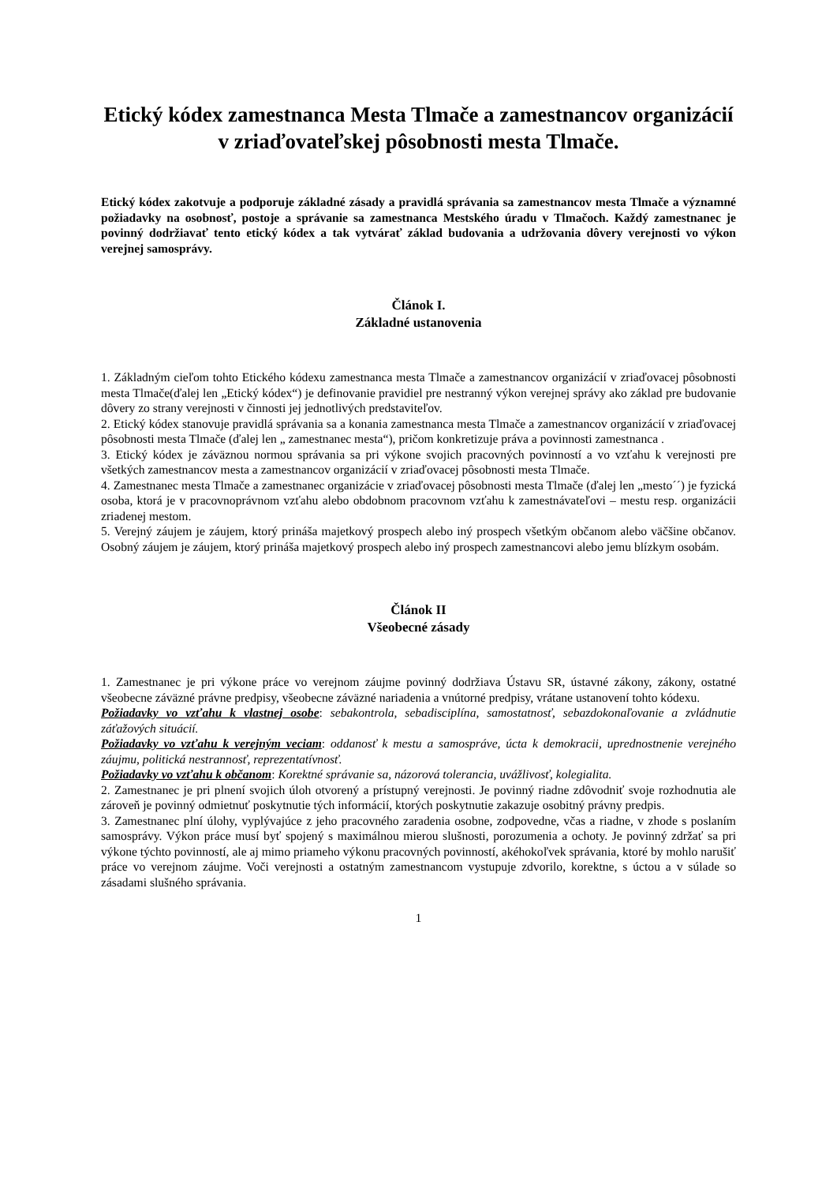Etický kódex zamestnanca Mesta Tlmače a zamestnancov organizácií v zriaďovateľskej pôsobnosti mesta Tlmače.
Etický kódex zakotvuje a podporuje základné zásady a pravidlá správania sa zamestnancov mesta Tlmače a významné požiadavky na osobnosť, postoje a správanie sa zamestnanca Mestského úradu v Tlmačoch. Každý zamestnanec je povinný dodržiavať tento etický kódex a tak vytvárať základ budovania a udržovania dôvery verejnosti vo výkon verejnej samosprávy.
Článok I.
Základné ustanovenia
1. Základným cieľom tohto Etického kódexu zamestnanca mesta Tlmače a zamestnancov organizácií v zriaďovacej pôsobnosti mesta Tlmače(ďalej len „Etický kódex“) je definovanie pravidiel pre nestranný výkon verejnej správy ako základ pre budovanie dôvery zo strany verejnosti v činnosti jej jednotlivých predstaviteľov.
2. Etický kódex stanovuje pravidlá správania sa a konania zamestnanca mesta Tlmače a zamestnancov organizácií v zriaďovacej pôsobnosti mesta Tlmače (ďalej len „ zamestnanec mesta“), pričom konkretizuje práva a povinnosti zamestnanca .
3. Etický kódex je záväznou normou správania sa pri výkone svojich pracovných povinností a vo vzťahu k verejnosti pre všetkých zamestnancov mesta a zamestnancov organizácií v zriaďovacej pôsobnosti mesta Tlmače.
4. Zamestnanec mesta Tlmače a zamestnanec organizácie v zriaďovacej pôsobnosti mesta Tlmače (ďalej len „mesto´´) je fyzická osoba, ktorá je v pracovnoprávnom vzťahu alebo obdobnom pracovnom vzťahu k zamestnávateľovi – mestu resp. organizácii zriadenej mestom.
5. Verejný záujem je záujem, ktorý prináša majetkový prospech alebo iný prospech všetkým občanom alebo väčšine občanov. Osobný záujem je záujem, ktorý prináša majetkový prospech alebo iný prospech zamestnancovi alebo jemu blízkym osobám.
Článok II
Všeobecné zásady
1. Zamestnanec je pri výkone práce vo verejnom záujme povinný dodržiava Ústavu SR, ústavné zákony, zákony, ostatné všeobecne záväzné právne predpisy, všeobecne záväzné nariadenia a vnútorné predpisy, vrátane ustanovení tohto kódexu.
Požiadavky vo vzťahu k vlastnej osobe: sebakontrola, sebadisciplína, samostatnosť, sebazdokonaľovanie a zvládnutie záťažových situácií.
Požiadavky vo vzťahu k verejným veciam: oddanosť k mestu a samospráve, úcta k demokracii, uprednostnenie verejného záujmu, politická nestrannosť, reprezentatívnosť.
Požiadavky vo vzťahu k občanom: Korektné správanie sa, názorová tolerancia, uvážlivosť, kolegialita.
2. Zamestnanec je pri plnení svojich úloh otvorený a prístupný verejnosti. Je povinný riadne zdôvodniť svoje rozhodnutia ale zároveň je povinný odmietnuť poskytnutie tých informácií, ktorých poskytnutie zakazuje osobitný právny predpis.
3. Zamestnanec plní úlohy, vyplývajúce z jeho pracovného zaradenia osobne, zodpovedne, včas a riadne, v zhode s poslaním samosprávy. Výkon práce musí byť spojený s maximálnou mierou slušnosti, porozumenia a ochoty. Je povinný zdržať sa pri výkone týchto povinností, ale aj mimo priameho výkonu pracovných povinností, akéhokoľvek správania, ktoré by mohlo narušiť práce vo verejnom záujme. Voči verejnosti a ostatným zamestnancom vystupuje zdvorilo, korektne, s úctou a v súlade so zásadami slušného správania.
1